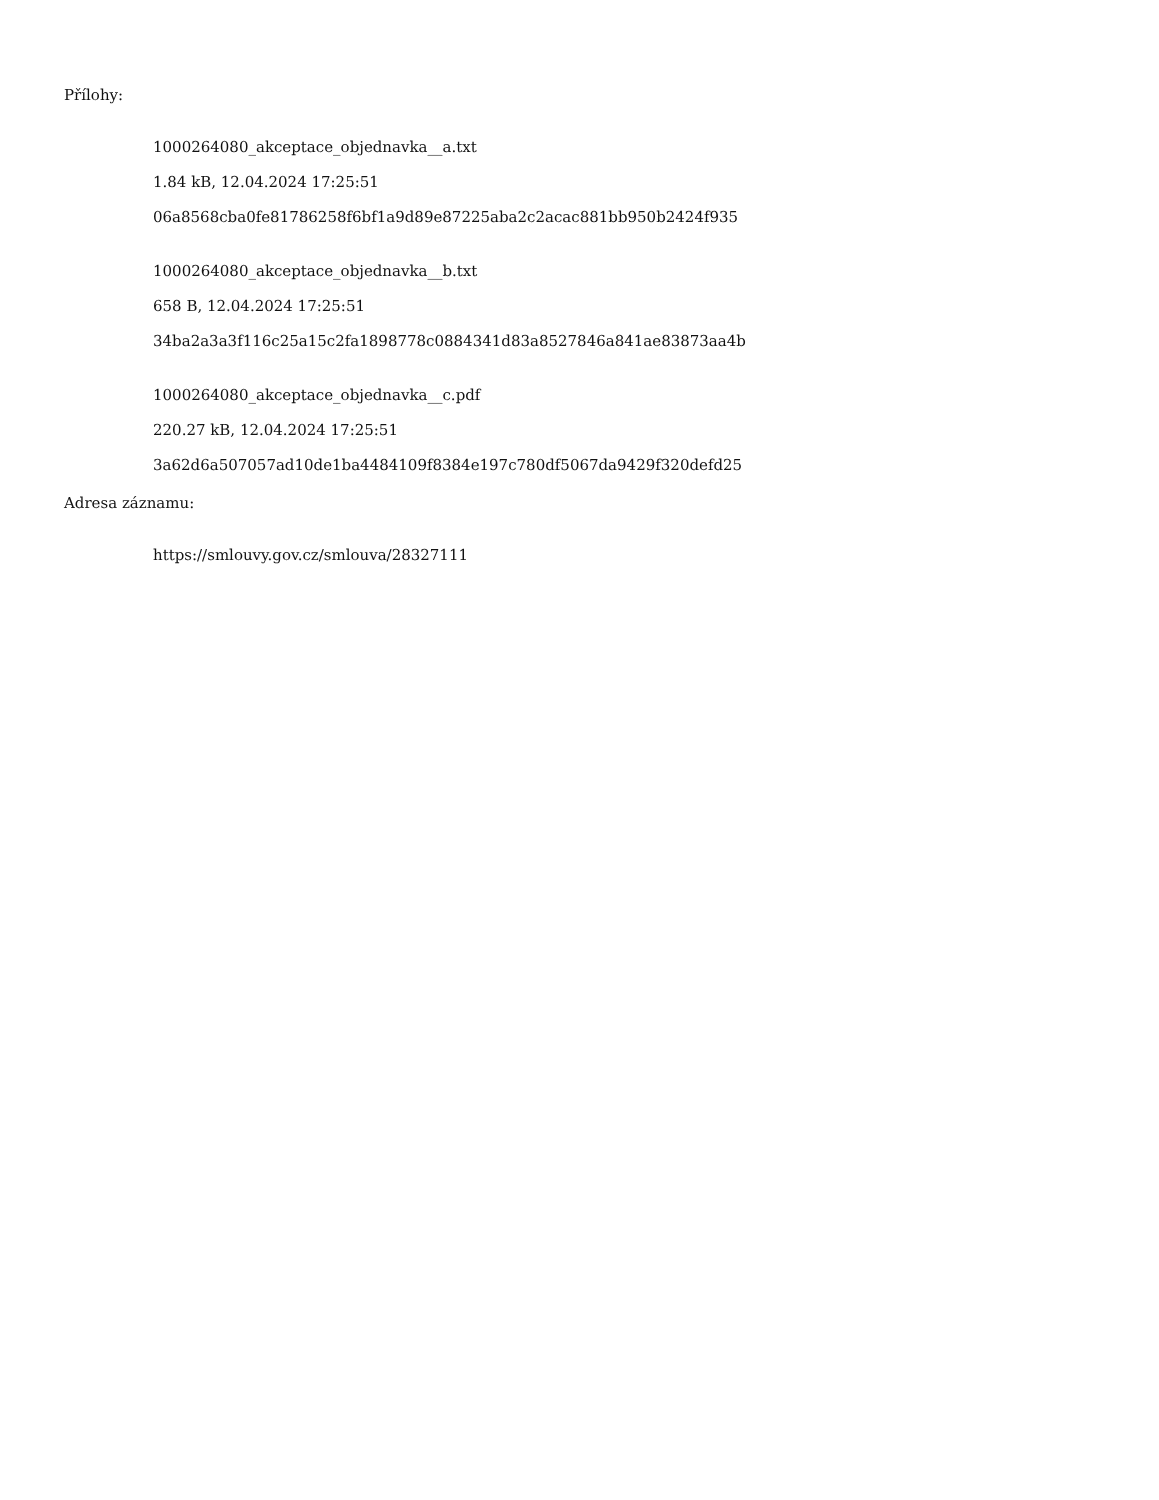Přílohy:
1000264080_akceptace_objednavka__a.txt
1.84 kB, 12.04.2024 17:25:51
06a8568cba0fe81786258f6bf1a9d89e87225aba2c2acac881bb950b2424f935
1000264080_akceptace_objednavka__b.txt
658 B, 12.04.2024 17:25:51
34ba2a3a3f116c25a15c2fa1898778c0884341d83a8527846a841ae83873aa4b
1000264080_akceptace_objednavka__c.pdf
220.27 kB, 12.04.2024 17:25:51
3a62d6a507057ad10de1ba4484109f8384e197c780df5067da9429f320defd25
Adresa záznamu:
https://smlouvy.gov.cz/smlouva/28327111